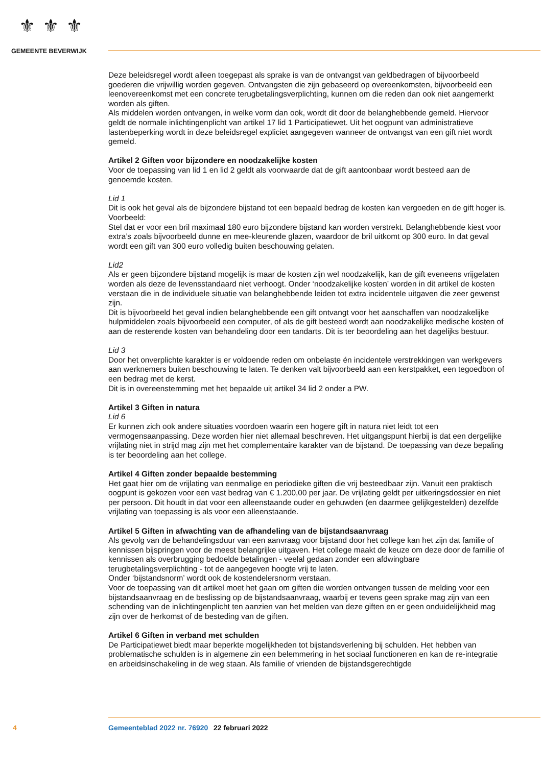⚜⚜⚜
GEMEENTE BEVERWIJK
Deze beleidsregel wordt alleen toegepast als sprake is van de ontvangst van geldbedragen of bijvoorbeeld goederen die vrijwillig worden gegeven. Ontvangsten die zijn gebaseerd op overeenkomsten, bijvoorbeeld een leenovereenkomst met een concrete terugbetalingsverplichting, kunnen om die reden dan ook niet aangemerkt worden als giften.
Als middelen worden ontvangen, in welke vorm dan ook, wordt dit door de belanghebbende gemeld. Hiervoor geldt de normale inlichtingenplicht van artikel 17 lid 1 Participatiewet. Uit het oogpunt van administratieve lastenbeperking wordt in deze beleidsregel expliciet aangegeven wanneer de ontvangst van een gift niet wordt gemeld.
Artikel 2 Giften voor bijzondere en noodzakelijke kosten
Voor de toepassing van lid 1 en lid 2 geldt als voorwaarde dat de gift aantoonbaar wordt besteed aan de genoemde kosten.
Lid 1
Dit is ook het geval als de bijzondere bijstand tot een bepaald bedrag de kosten kan vergoeden en de gift hoger is.
Voorbeeld:
Stel dat er voor een bril maximaal 180 euro bijzondere bijstand kan worden verstrekt. Belanghebbende kiest voor extra’s zoals bijvoorbeeld dunne en mee-kleurende glazen, waardoor de bril uitkomt op 300 euro. In dat geval wordt een gift van 300 euro volledig buiten beschouwing gelaten.
Lid2
Als er geen bijzondere bijstand mogelijk is maar de kosten zijn wel noodzakelijk, kan de gift eveneens vrijgelaten worden als deze de levensstandaard niet verhoogt. Onder ‘noodzakelijke kosten’ worden in dit artikel de kosten verstaan die in de individuele situatie van belanghebbende leiden tot extra incidentele uitgaven die zeer gewenst zijn.
Dit is bijvoorbeeld het geval indien belanghebbende een gift ontvangt voor het aanschaffen van noodzakelijke hulpmiddelen zoals bijvoorbeeld een computer, of als de gift besteed wordt aan noodzakelijke medische kosten of aan de resterende kosten van behandeling door een tandarts. Dit is ter beoordeling aan het dagelijks bestuur.
Lid 3
Door het onverplichte karakter is er voldoende reden om onbelaste én incidentele verstrekkingen van werkgevers aan werknemers buiten beschouwing te laten. Te denken valt bijvoorbeeld aan een kerstpakket, een tegoedbon of een bedrag met de kerst.
Dit is in overeenstemming met het bepaalde uit artikel 34 lid 2 onder a PW.
Artikel 3 Giften in natura
Lid 6
Er kunnen zich ook andere situaties voordoen waarin een hogere gift in natura niet leidt tot een vermogensaanpassing. Deze worden hier niet allemaal beschreven. Het uitgangspunt hierbij is dat een dergelijke vrijlating niet in strijd mag zijn met het complementaire karakter van de bijstand. De toepassing van deze bepaling is ter beoordeling aan het college.
Artikel 4 Giften zonder bepaalde bestemming
Het gaat hier om de vrijlating van eenmalige en periodieke giften die vrij besteedbaar zijn. Vanuit een praktisch oogpunt is gekozen voor een vast bedrag van € 1.200,00 per jaar. De vrijlating geldt per uitkeringsdossier en niet per persoon. Dit houdt in dat voor een alleenstaande ouder en gehuwden (en daarmee gelijkgestelden) dezelfde vrijlating van toepassing is als voor een alleenstaande.
Artikel 5 Giften in afwachting van de afhandeling van de bijstandsaanvraag
Als gevolg van de behandelingsduur van een aanvraag voor bijstand door het college kan het zijn dat familie of kennissen bijspringen voor de meest belangrijke uitgaven. Het college maakt de keuze om deze door de familie of kennissen als overbrugging bedoelde betalingen - veelal gedaan zonder een afdwingbare terugbetalingsverplichting - tot de aangegeven hoogte vrij te laten.
Onder ‘bijstandsnorm’ wordt ook de kostendelersnorm verstaan.
Voor de toepassing van dit artikel moet het gaan om giften die worden ontvangen tussen de melding voor een bijstandsaanvraag en de beslissing op de bijstandsaanvraag, waarbij er tevens geen sprake mag zijn van een schending van de inlichtingenplicht ten aanzien van het melden van deze giften en er geen onduidelijkheid mag zijn over de herkomst of de besteding van de giften.
Artikel 6 Giften in verband met schulden
De Participatiewet biedt maar beperkte mogelijkheden tot bijstandsverlening bij schulden. Het hebben van problematische schulden is in algemene zin een belemmering in het sociaal functioneren en kan de re-integratie en arbeidsinschakeling in de weg staan. Als familie of vrienden de bijstandsgerechtigde
4 Gemeenteblad 2022 nr. 76920 22 februari 2022